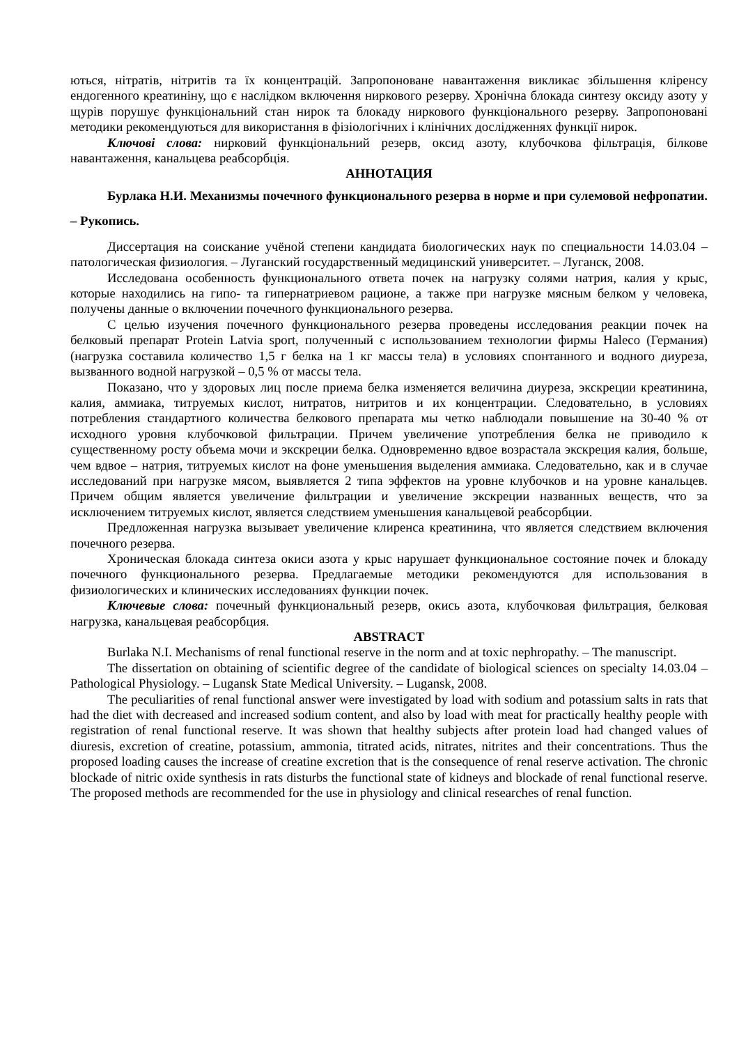ються, нітратів, нітритів та їх концентрацій. Запропоноване навантаження викликає збільшення кліренсу ендогенного креатиніну, що є наслідком включення ниркового резерву. Хронічна блокада синтезу оксиду азоту у щурів порушує функціональний стан нирок та блокаду ниркового функціонального резерву. Запропоновані методики рекомендуються для використання в фізіологічних і клінічних дослідженнях функції нирок.
Ключові слова: нирковий функціональний резерв, оксид азоту, клубочкова фільтрація, білкове навантаження, канальцева реабсорбція.
АННОТАЦИЯ
Бурлака Н.И. Механизмы почечного функционального резерва в норме и при сулемовой нефропатии. – Рукопись.
Диссертация на соискание учёной степени кандидата биологических наук по специальности 14.03.04 – патологическая физиология. – Луганский государственный медицинский университет. – Луганск, 2008.
Исследована особенность функционального ответа почек на нагрузку солями натрия, калия у крыс, которые находились на гипо- та гипернатриевом рационе, а также при нагрузке мясным белком у человека, получены данные о включении почечного функционального резерва.
С целью изучения почечного функционального резерва проведены исследования реакции почек на белковый препарат Protein Latvia sport, полученный с использованием технологии фирмы Haleco (Германия) (нагрузка составила количество 1,5 г белка на 1 кг массы тела) в условиях спонтанного и водного диуреза, вызванного водной нагрузкой – 0,5 % от массы тела.
Показано, что у здоровых лиц после приема белка изменяется величина диуреза, экскреции креатинина, калия, аммиака, титруемых кислот, нитратов, нитритов и их концентрации. Следовательно, в условиях потребления стандартного количества белкового препарата мы четко наблюдали повышение на 30-40 % от исходного уровня клубочковой фильтрации. Причем увеличение употребления белка не приводило к существенному росту объема мочи и экскреции белка. Одновременно вдвое возрастала экскреция калия, больше, чем вдвое – натрия, титруемых кислот на фоне уменьшения выделения аммиака. Следовательно, как и в случае исследований при нагрузке мясом, выявляется 2 типа эффектов на уровне клубочков и на уровне канальцев. Причем общим является увеличение фильтрации и увеличение экскреции названных веществ, что за исключением титруемых кислот, является следствием уменьшения канальцевой реабсорбции.
Предложенная нагрузка вызывает увеличение клиренса креатинина, что является следствием включения почечного резерва.
Хроническая блокада синтеза окиси азота у крыс нарушает функциональное состояние почек и блокаду почечного функционального резерва. Предлагаемые методики рекомендуются для использования в физиологических и клинических исследованиях функции почек.
Ключевые слова: почечный функциональный резерв, окись азота, клубочковая фильтрация, белковая нагрузка, канальцевая реабсорбция.
ABSTRACT
Burlaka N.I. Mechanisms of renal functional reserve in the norm and at toxic nephropathy. – The manuscript.
The dissertation on obtaining of scientific degree of the candidate of biological sciences on specialty 14.03.04 – Pathological Physiology. – Lugansk State Medical University. – Lugansk, 2008.
The peculiarities of renal functional answer were investigated by load with sodium and potassium salts in rats that had the diet with decreased and increased sodium content, and also by load with meat for practically healthy people with registration of renal functional reserve. It was shown that healthy subjects after protein load had changed values of diuresis, excretion of creatine, potassium, ammonia, titrated acids, nitrates, nitrites and their concentrations. Thus the proposed loading causes the increase of creatine excretion that is the consequence of renal reserve activation. The chronic blockade of nitric oxide synthesis in rats disturbs the functional state of kidneys and blockade of renal functional reserve. The proposed methods are recommended for the use in physiology and clinical researches of renal function.